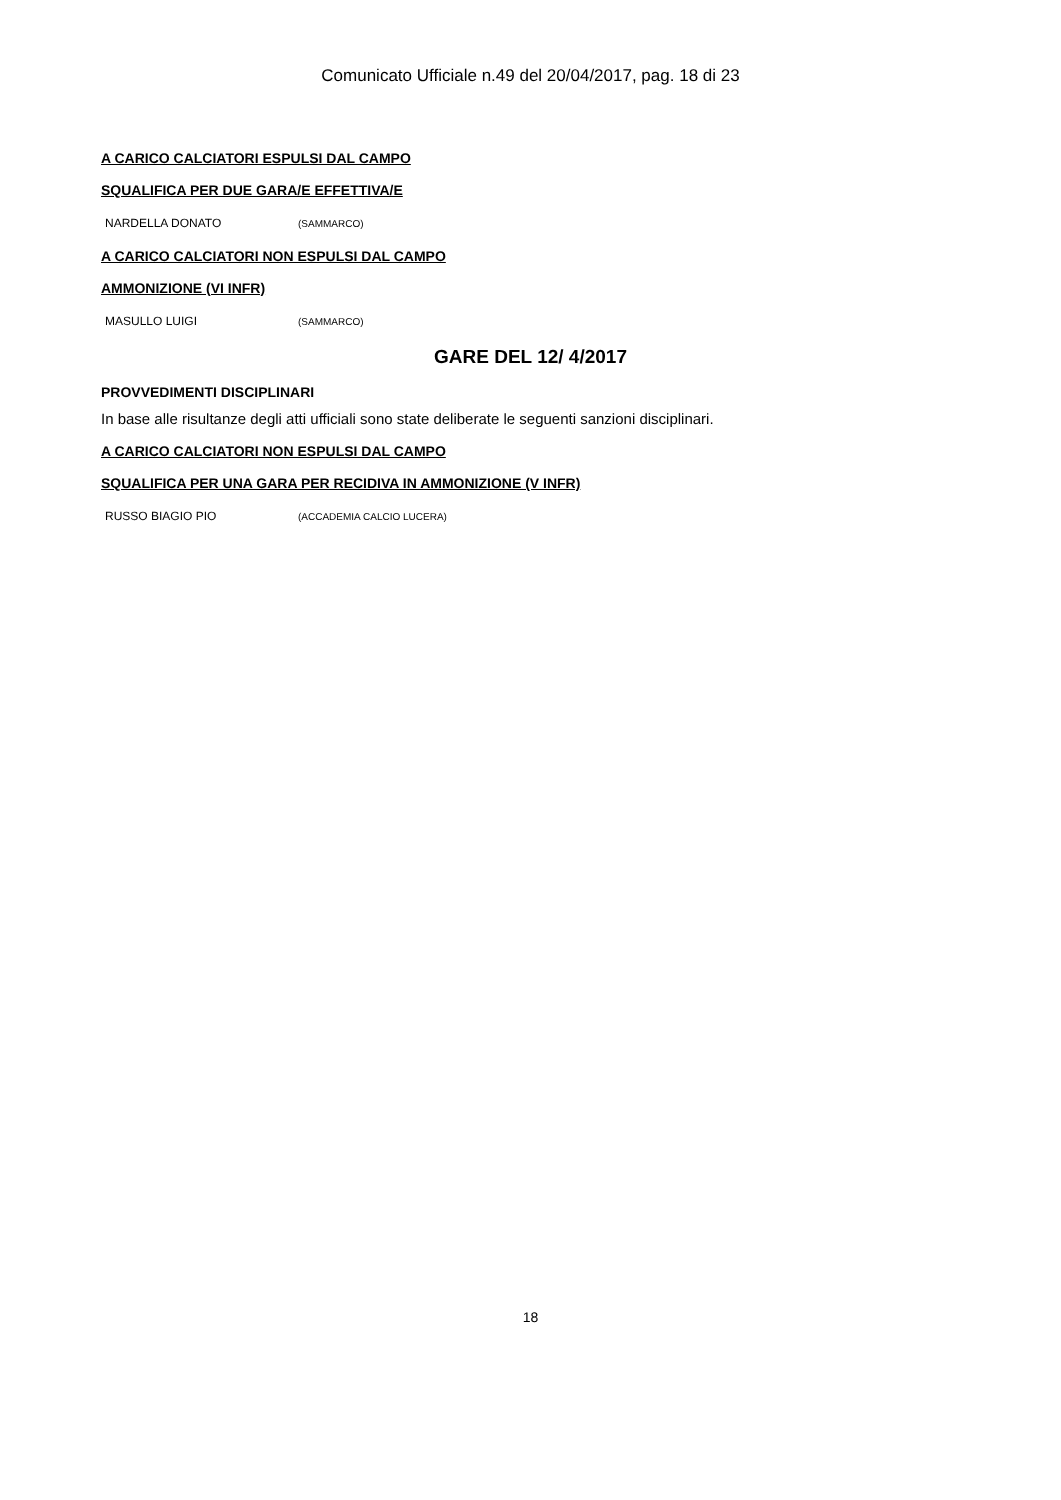Comunicato Ufficiale n.49 del 20/04/2017, pag. 18 di 23
A CARICO CALCIATORI ESPULSI DAL CAMPO
SQUALIFICA PER DUE GARA/E EFFETTIVA/E
| NARDELLA DONATO | (SAMMARCO) |
A CARICO CALCIATORI NON ESPULSI DAL CAMPO
AMMONIZIONE (VI INFR)
| MASULLO LUIGI | (SAMMARCO) |
GARE DEL 12/ 4/2017
PROVVEDIMENTI DISCIPLINARI
In base alle risultanze degli atti ufficiali sono state deliberate le seguenti sanzioni disciplinari.
A CARICO CALCIATORI NON ESPULSI DAL CAMPO
SQUALIFICA PER UNA GARA PER RECIDIVA IN AMMONIZIONE (V INFR)
| RUSSO BIAGIO PIO | (ACCADEMIA CALCIO LUCERA) |
18